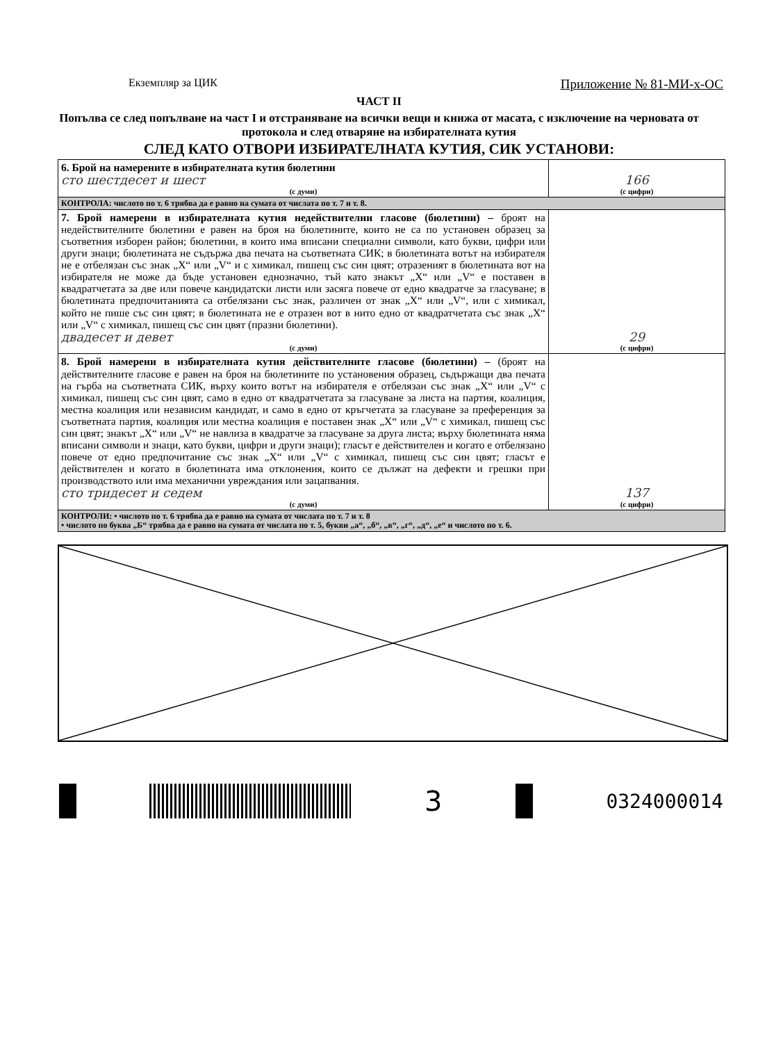Екземпляр за ЦИК Приложение № 81-МИ-х-ОС
ЧАСТ II
Попълва се след попълване на част I и отстраняване на всички вещи и книжа от масата, с изключение на черновата от протокола и след отваряне на избирателната кутия
СЛЕД КАТО ОТВОРИ ИЗБИРАТЕЛНАТА КУТИЯ, СИК УСТАНОВИ:
| 6. Брой на намерените в избирателната кутия бюлетини сто шестдесет и шест (с думи) | 166 (с цифри) |
| КОНТРОЛА: числото по т. 6 трябва да е равно на сумата от числата по т. 7 и т. 8. | |
| 7. Брой намерени в избирателната кутия недействителни гласове (бюлетини) – броят на недействителните бюлетини е равен на броя на бюлетините, които не са по установен образец за съответния изборен район; бюлетини, в които има вписани специални символи, като букви, цифри или други знаци; бюлетината не съдържа два печата на съответната СИК; в бюлетината вотът на избирателя не е отбелязан със знак „X“ или „V“ и с химикал, пишещ със син цвят; отразеният в бюлетината вот на избирателя не може да бъде установен еднозначно, тъй като знакът „X“ или „V“ е поставен в квадратчетата за две или повече кандидатски листи или засяга повече от едно квадратче за гласуване; в бюлетината предпочитанията са отбелязани със знак, различен от знак „X“ или „V“, или с химикал, който не пише със син цвят; в бюлетината не е отразен вот в нито едно от квадратчетата със знак „X“ или „V“ с химикал, пишещ със син цвят (празни бюлетини). двадесет и девет (с думи) | 29 (с цифри) |
| 8. Брой намерени в избирателната кутия действителните гласове (бюлетини) – (броят на действителните гласове е равен на броя на бюлетините по установения образец, съдържащи два печата на гърба на съответната СИК, върху които вотът на избирателя е отбелязан със знак „X“ или „V“ с химикал, пишещ със син цвят, само в едно от квадратчетата за гласуване за листа на партия, коалиция, местна коалиция или независим кандидат, и само в едно от кръгчетата за гласуване за преференция за съответната партия, коалиция или местна коалиция е поставен знак „X“ или „V“ с химикал, пишещ със син цвят; знакът „X“ или „V“ не навлиза в квадратче за гласуване за друга листа; върху бюлетината няма вписани символи и знаци, като букви, цифри и други знаци); гласът е действителен и когато е отбелязано повече от едно предпочитание със знак „X“ или „V“ с химикал, пишещ със син цвят; гласът е действителен и когато в бюлетината има отклонения, които се дължат на дефекти и грешки при производството или има механични увреждания или зацапвания. сто тридесет и седем (с думи) | 137 (с цифри) |
| КОНТРОЛИ: • числото по т. 6 трябва да е равно на сумата от числата по т. 7 и т. 8 • числото по буква „Б“ трябва да е равно на сумата от числата по т. 5, букви „а“, „б“, „в“, „г“, „д“, „е“ и числото по т. 6. | |
3 0324000014